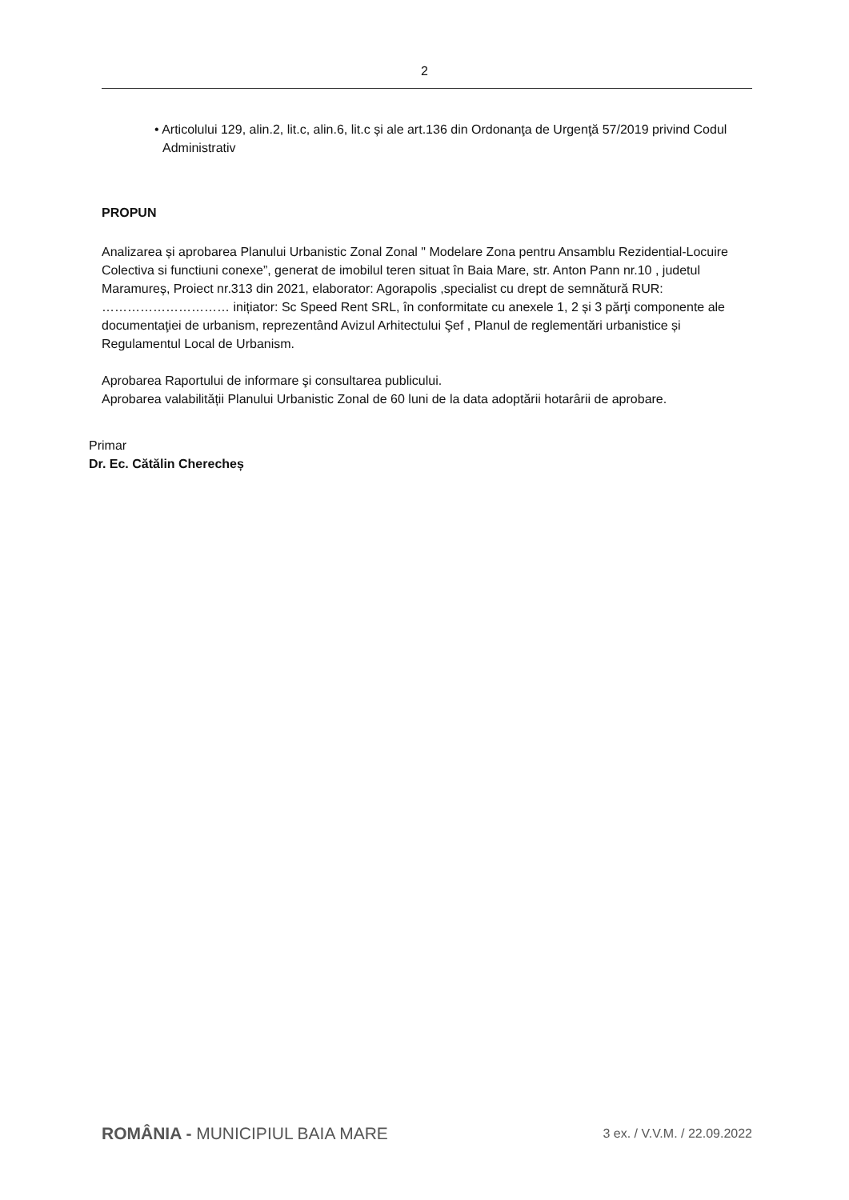2
• Articolului 129, alin.2, lit.c, alin.6, lit.c și ale art.136 din Ordonanţa de Urgenţă 57/2019 privind Codul Administrativ
PROPUN
Analizarea și aprobarea Planului Urbanistic Zonal Zonal " Modelare Zona pentru Ansamblu Rezidential-Locuire Colectiva si functiuni conexe”, generat de imobilul teren situat în Baia Mare, str. Anton Pann nr.10 , judetul Maramureș, Proiect nr.313 din 2021, elaborator: Agorapolis ,specialist cu drept de semnătură RUR: ………………………… inițiator: Sc Speed Rent SRL, în conformitate cu anexele 1, 2 și 3 părţi componente ale documentaţiei de urbanism, reprezentând Avizul Arhitectului Şef , Planul de reglementări urbanistice și Regulamentul Local de Urbanism.
Aprobarea Raportului de informare şi consultarea publicului.
Aprobarea valabilității Planului Urbanistic Zonal de 60 luni de la data adoptării hotarârii de aprobare.
Primar
Dr. Ec. Cătălin Cherecheș
ROMÂNIA - MUNICIPIUL BAIA MARE 3 ex. / V.V.M. / 22.09.2022